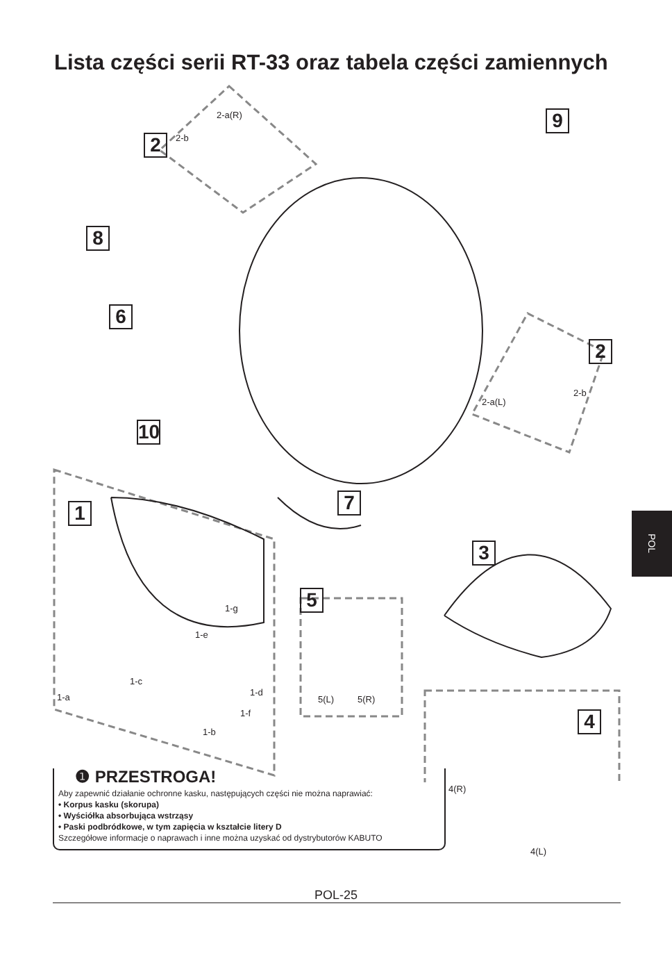Lista części serii RT-33 oraz tabela części zamiennych
2
2-a(R)
2-b
9
8
6
2
2-a(L)
2-b
10
7
1
3
5
1-g
1-e
1-c
1-d
1-a
1-f
1-b
5(L) 5(R)
4
4(R)
❶ PRZESTROGA!
Aby zapewnić działanie ochronne kasku, następujących części nie można naprawiać:
• Korpus kasku (skorupa)
• Wyściółka absorbująca wstrząsy
• Paski podbródkowe, w tym zapięcia w kształcie litery D
Szczegółowe informacje o naprawach i inne można uzyskać od dystrybutorów KABUTO
4(L)
POL-25
POL